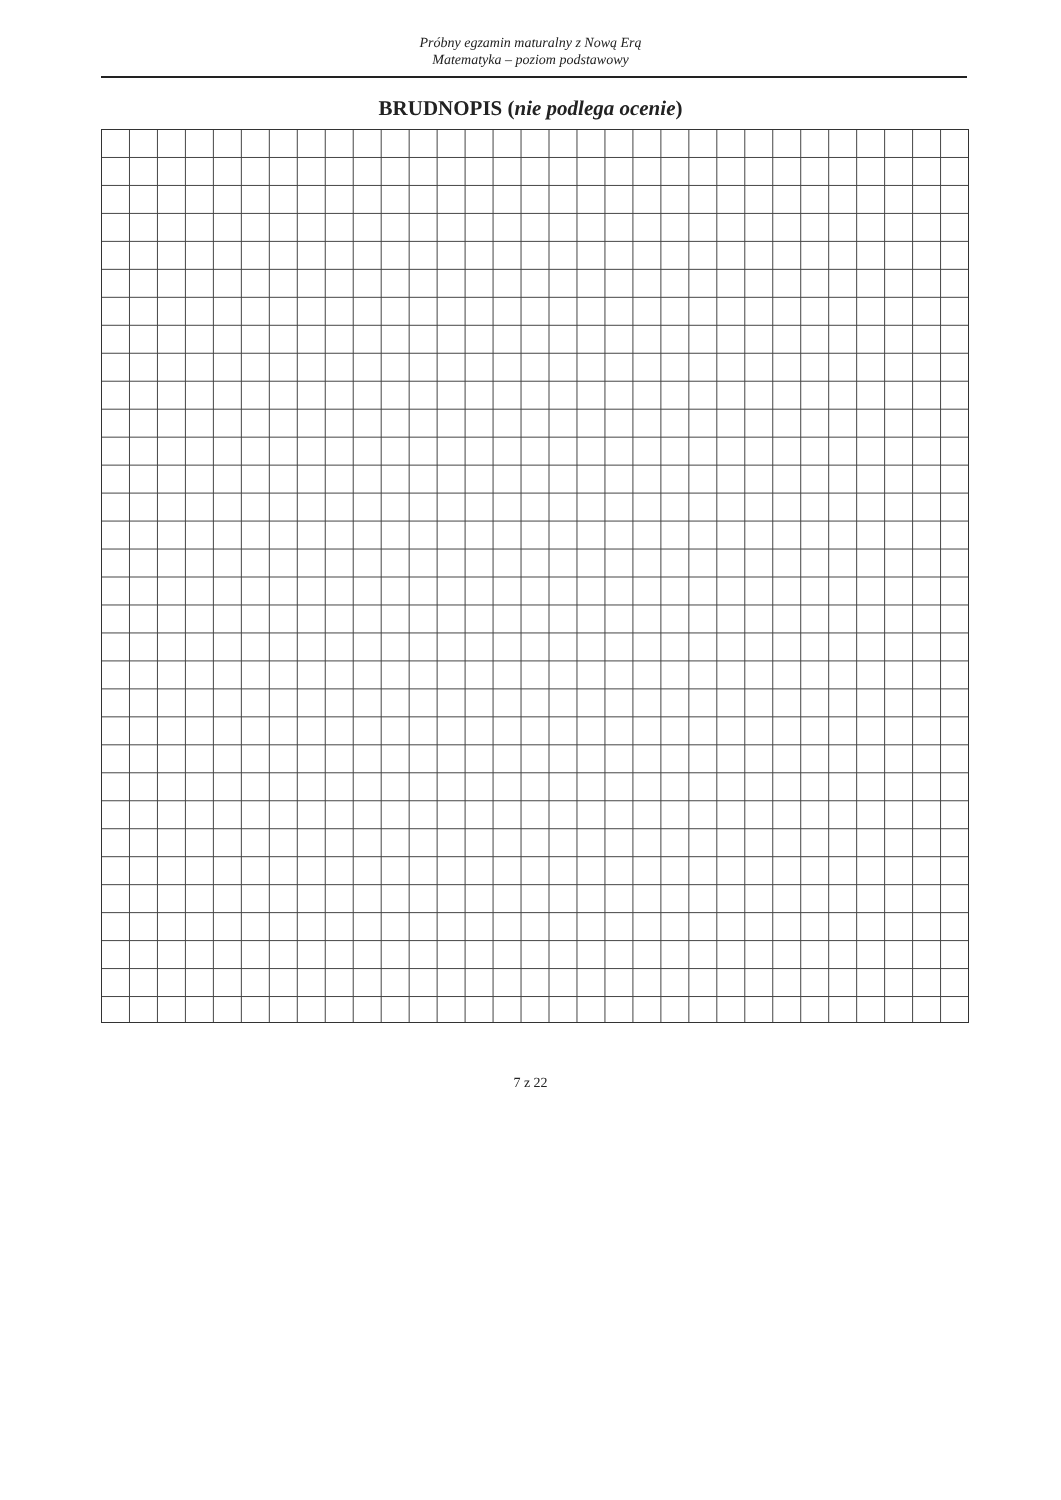Próbny egzamin maturalny z Nową Erą
Matematyka – poziom podstawowy
BRUDNOPIS (nie podlega ocenie)
7 z 22